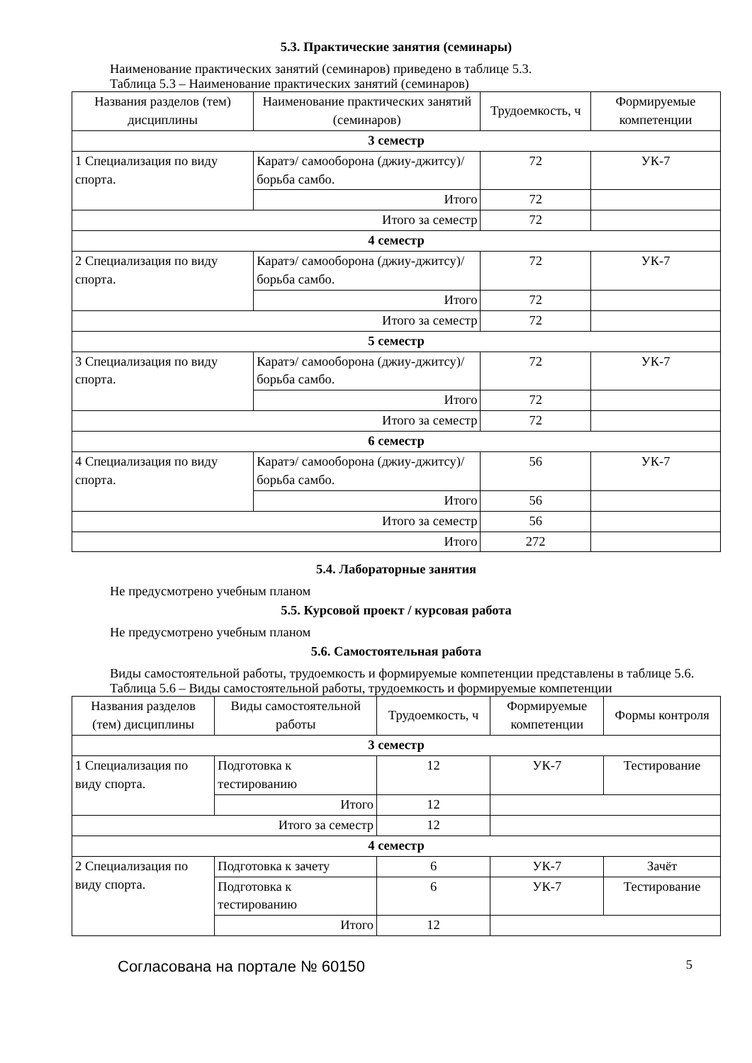5.3. Практические занятия (семинары)
Наименование практических занятий (семинаров) приведено в таблице 5.3.
Таблица 5.3 – Наименование практических занятий (семинаров)
| Названия разделов (тем) дисциплины | Наименование практических занятий (семинаров) | Трудоемкость, ч | Формируемые компетенции |
| --- | --- | --- | --- |
| 3 семестр | | | |
| 1 Специализация по виду спорта. | Каратэ/ самооборона (джиу-джитсу)/ борьба самбо. | 72 | УК-7 |
| | Итого | 72 | |
| Итого за семестр | | 72 | |
| 4 семестр | | | |
| 2 Специализация по виду спорта. | Каратэ/ самооборона (джиу-джитсу)/ борьба самбо. | 72 | УК-7 |
| | Итого | 72 | |
| Итого за семестр | | 72 | |
| 5 семестр | | | |
| 3 Специализация по виду спорта. | Каратэ/ самооборона (джиу-джитсу)/ борьба самбо. | 72 | УК-7 |
| | Итого | 72 | |
| Итого за семестр | | 72 | |
| 6 семестр | | | |
| 4 Специализация по виду спорта. | Каратэ/ самооборона (джиу-джитсу)/ борьба самбо. | 56 | УК-7 |
| | Итого | 56 | |
| Итого за семестр | | 56 | |
| Итого | | 272 | |
5.4. Лабораторные занятия
Не предусмотрено учебным планом
5.5. Курсовой проект / курсовая работа
Не предусмотрено учебным планом
5.6. Самостоятельная работа
Виды самостоятельной работы, трудоемкость и формируемые компетенции представлены в таблице 5.6.
Таблица 5.6 – Виды самостоятельной работы, трудоемкость и формируемые компетенции
| Названия разделов (тем) дисциплины | Виды самостоятельной работы | Трудоемкость, ч | Формируемые компетенции | Формы контроля |
| --- | --- | --- | --- | --- |
| 3 семестр | | | | |
| 1 Специализация по виду спорта. | Подготовка к тестированию | 12 | УК-7 | Тестирование |
| | Итого | 12 | | |
| Итого за семестр | | 12 | | |
| 4 семестр | | | | |
| 2 Специализация по виду спорта. | Подготовка к зачету | 6 | УК-7 | Зачёт |
| | Подготовка к тестированию | 6 | УК-7 | Тестирование |
| | Итого | 12 | | |
Согласована на портале № 60150 5